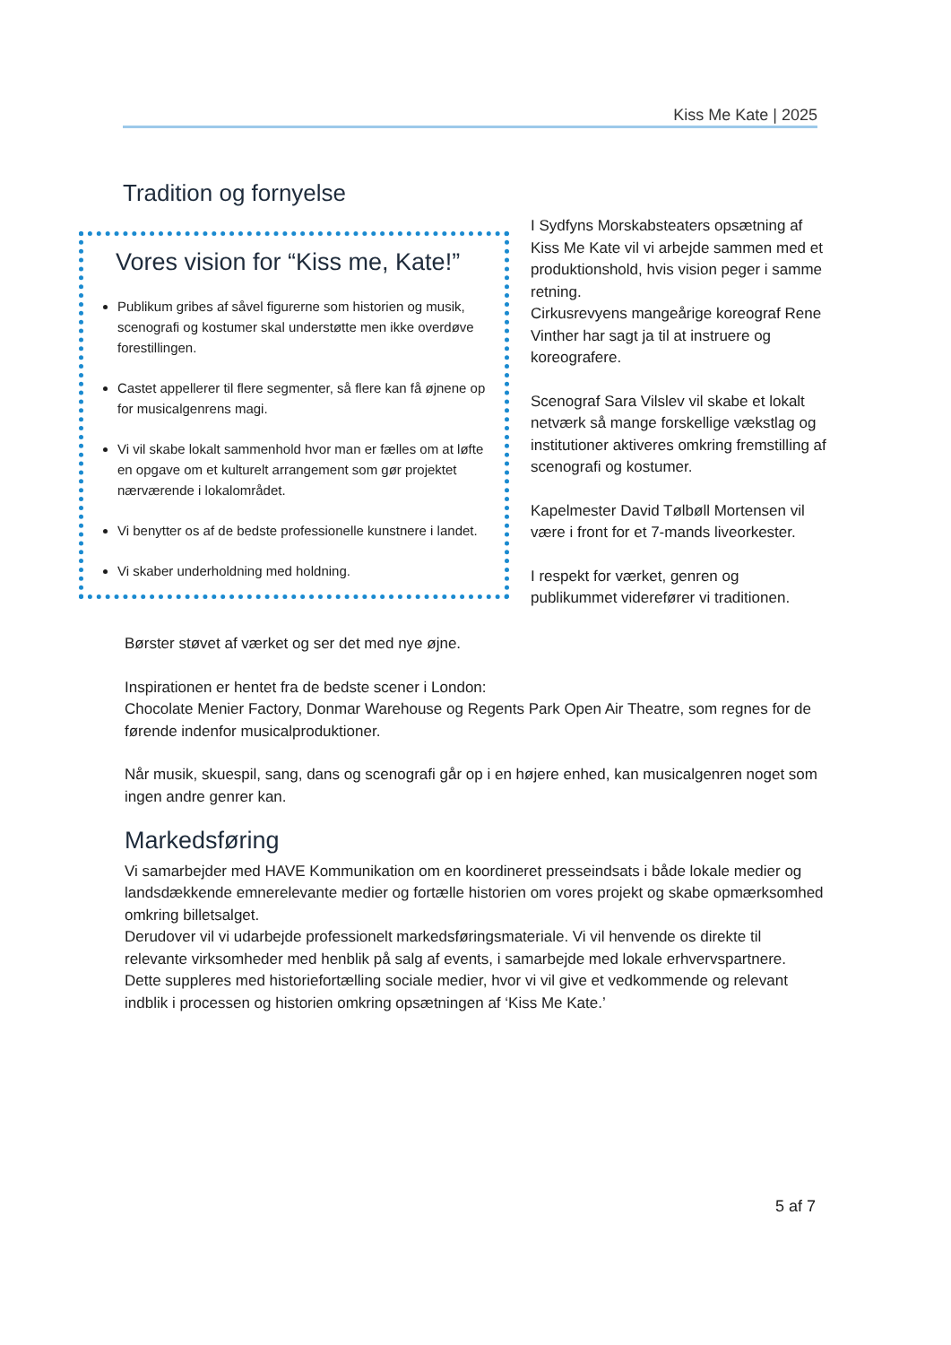Kiss Me Kate | 2025
Tradition og fornyelse
Vores vision for “Kiss me, Kate!”
Publikum gribes af såvel figurerne som historien og musik, scenografi og kostumer skal understøtte men ikke overdøve forestillingen.
Castet appellerer til flere segmenter, så flere kan få øjnene op for musicalgenrens magi.
Vi vil skabe lokalt sammenhold hvor man er fælles om at løfte en opgave om et kulturelt arrangement som gør projektet nærværende i lokalområdet.
Vi benytter os af de bedste professionelle kunstnere i landet.
Vi skaber underholdning med holdning.
I Sydfyns Morskabsteaters opsætning af Kiss Me Kate vil vi arbejde sammen med et produktionshold, hvis vision peger i samme retning.
Cirkusrevyens mangeårige koreograf Rene Vinther har sagt ja til at instruere og koreografere.
Scenograf Sara Vilslev vil skabe et lokalt netværk så mange forskellige vækstlag og institutioner aktiveres omkring fremstilling af scenografi og kostumer.
Kapelmester David Tølbøll Mortensen vil være i front for et 7-mands liveorkester.
I respekt for værket, genren og publikummet viderefører vi traditionen.
Børster støvet af værket og ser det med nye øjne.
Inspirationen er hentet fra de bedste scener i London:
Chocolate Menier Factory, Donmar Warehouse og Regents Park Open Air Theatre, som regnes for de førende indenfor musicalproduktioner.
Når musik, skuespil, sang, dans og scenografi går op i en højere enhed, kan musicalgenren noget som ingen andre genrer kan.
Markedsføring
Vi samarbejder med HAVE Kommunikation om en koordineret presseindsats i både lokale medier og landsdækkende emnerelevante medier og fortælle historien om vores projekt og skabe opmærksomhed omkring billetsalget.
Derudover vil vi udarbejde professionelt markedsføringsmateriale. Vi vil henvende os direkte til relevante virksomheder med henblik på salg af events, i samarbejde med lokale erhvervspartnere.
Dette suppleres med historiefortælling sociale medier, hvor vi vil give et vedkommende og relevant indblik i processen og historien omkring opsætningen af ‘Kiss Me Kate.’
5 af 7